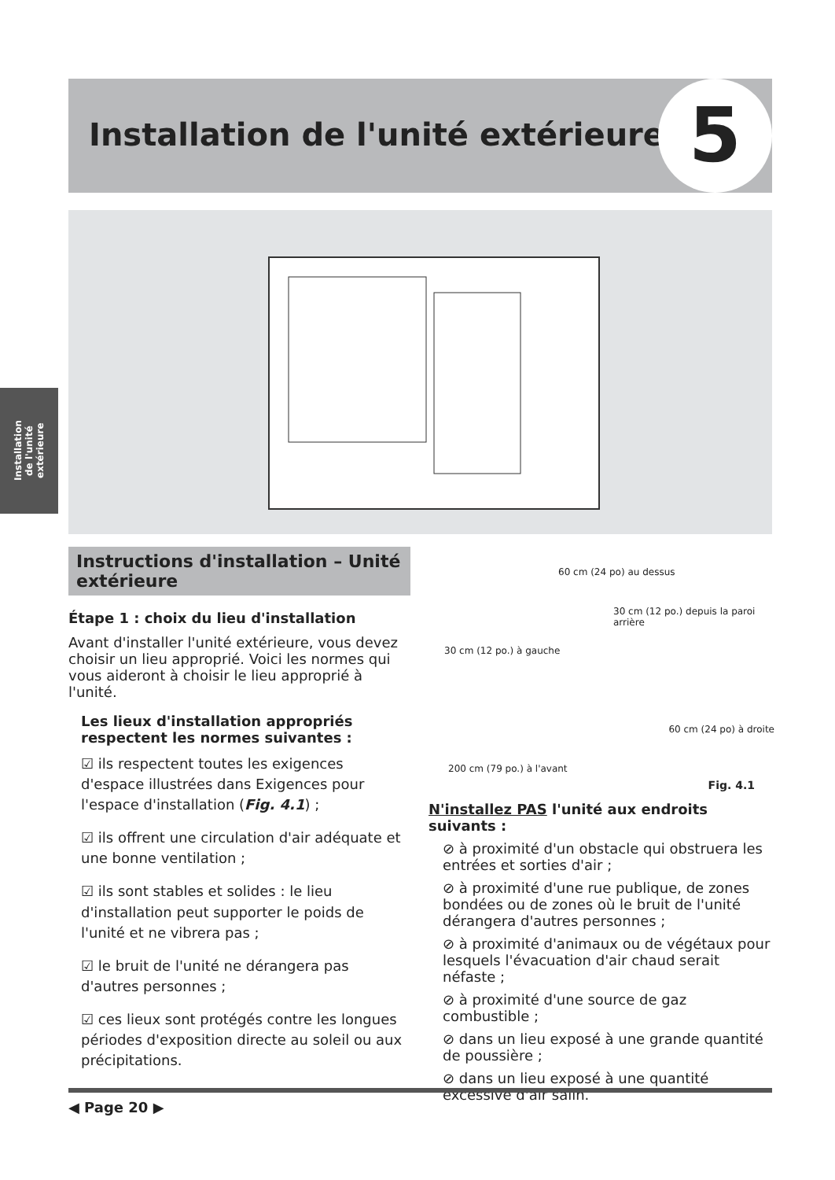Installation de l'unité extérieure
5
Installation de l'unité extérieure
Instructions d'installation – Unité extérieure
Étape 1 : choix du lieu d'installation
Avant d'installer l'unité extérieure, vous devez choisir un lieu approprié. Voici les normes qui vous aideront à choisir le lieu approprié à l'unité.
Les lieux d'installation appropriés respectent les normes suivantes :
☑ ils respectent toutes les exigences d'espace illustrées dans Exigences pour l'espace d'installation (Fig. 4.1) ;
☑ ils offrent une circulation d'air adéquate et une bonne ventilation ;
☑ ils sont stables et solides : le lieu d'installation peut supporter le poids de l'unité et ne vibrera pas ;
☑ le bruit de l'unité ne dérangera pas d'autres personnes ;
☑ ces lieux sont protégés contre les longues périodes d'exposition directe au soleil ou aux précipitations.
60 cm (24 po) au dessus
30 cm (12 po.) depuis la paroi arrière
30 cm (12 po.) à gauche
60 cm (24 po) à droite
200 cm (79 po.) à l'avant
Fig. 4.1
N'installez PAS l'unité aux endroits suivants :
⊘ à proximité d'un obstacle qui obstruera les entrées et sorties d'air ;
⊘ à proximité d'une rue publique, de zones bondées ou de zones où le bruit de l'unité dérangera d'autres personnes ;
⊘ à proximité d'animaux ou de végétaux pour lesquels l'évacuation d'air chaud serait néfaste ;
⊘ à proximité d'une source de gaz combustible ;
⊘ dans un lieu exposé à une grande quantité de poussière ;
⊘ dans un lieu exposé à une quantité excessive d'air salin.
◀ Page 20 ▶